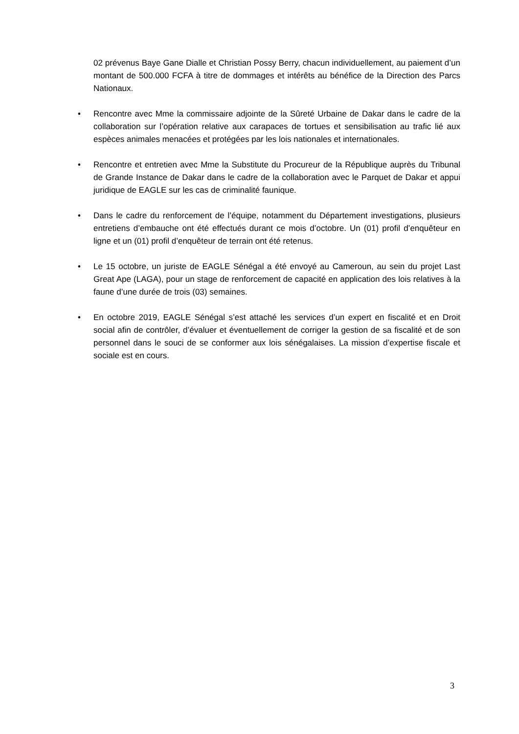02 prévenus Baye Gane Dialle et Christian Possy Berry, chacun individuellement, au paiement d’un montant de 500.000 FCFA à titre de dommages et intérêts au bénéfice de la Direction des Parcs Nationaux.
• Rencontre avec Mme la commissaire adjointe de la Sûreté Urbaine de Dakar dans le cadre de la collaboration sur l’opération relative aux carapaces de tortues et sensibilisation au trafic lié aux espèces animales menacées et protégées par les lois nationales et internationales.
• Rencontre et entretien avec Mme la Substitute du Procureur de la République auprès du Tribunal de Grande Instance de Dakar dans le cadre de la collaboration avec le Parquet de Dakar et appui juridique de EAGLE sur les cas de criminalité faunique.
• Dans le cadre du renforcement de l’équipe, notamment du Département investigations, plusieurs entretiens d’embauche ont été effectués durant ce mois d’octobre. Un (01) profil d’enquêteur en ligne et un (01) profil d’enquêteur de terrain ont été retenus.
• Le 15 octobre, un juriste de EAGLE Sénégal a été envoyé au Cameroun, au sein du projet Last Great Ape (LAGA), pour un stage de renforcement de capacité en application des lois relatives à la faune d’une durée de trois (03) semaines.
• En octobre 2019, EAGLE Sénégal s’est attaché les services d’un expert en fiscalité et en Droit social afin de contrôler, d’évaluer et éventuellement de corriger la gestion de sa fiscalité et de son personnel dans le souci de se conformer aux lois sénégalaises. La mission d’expertise fiscale et sociale est en cours.
3